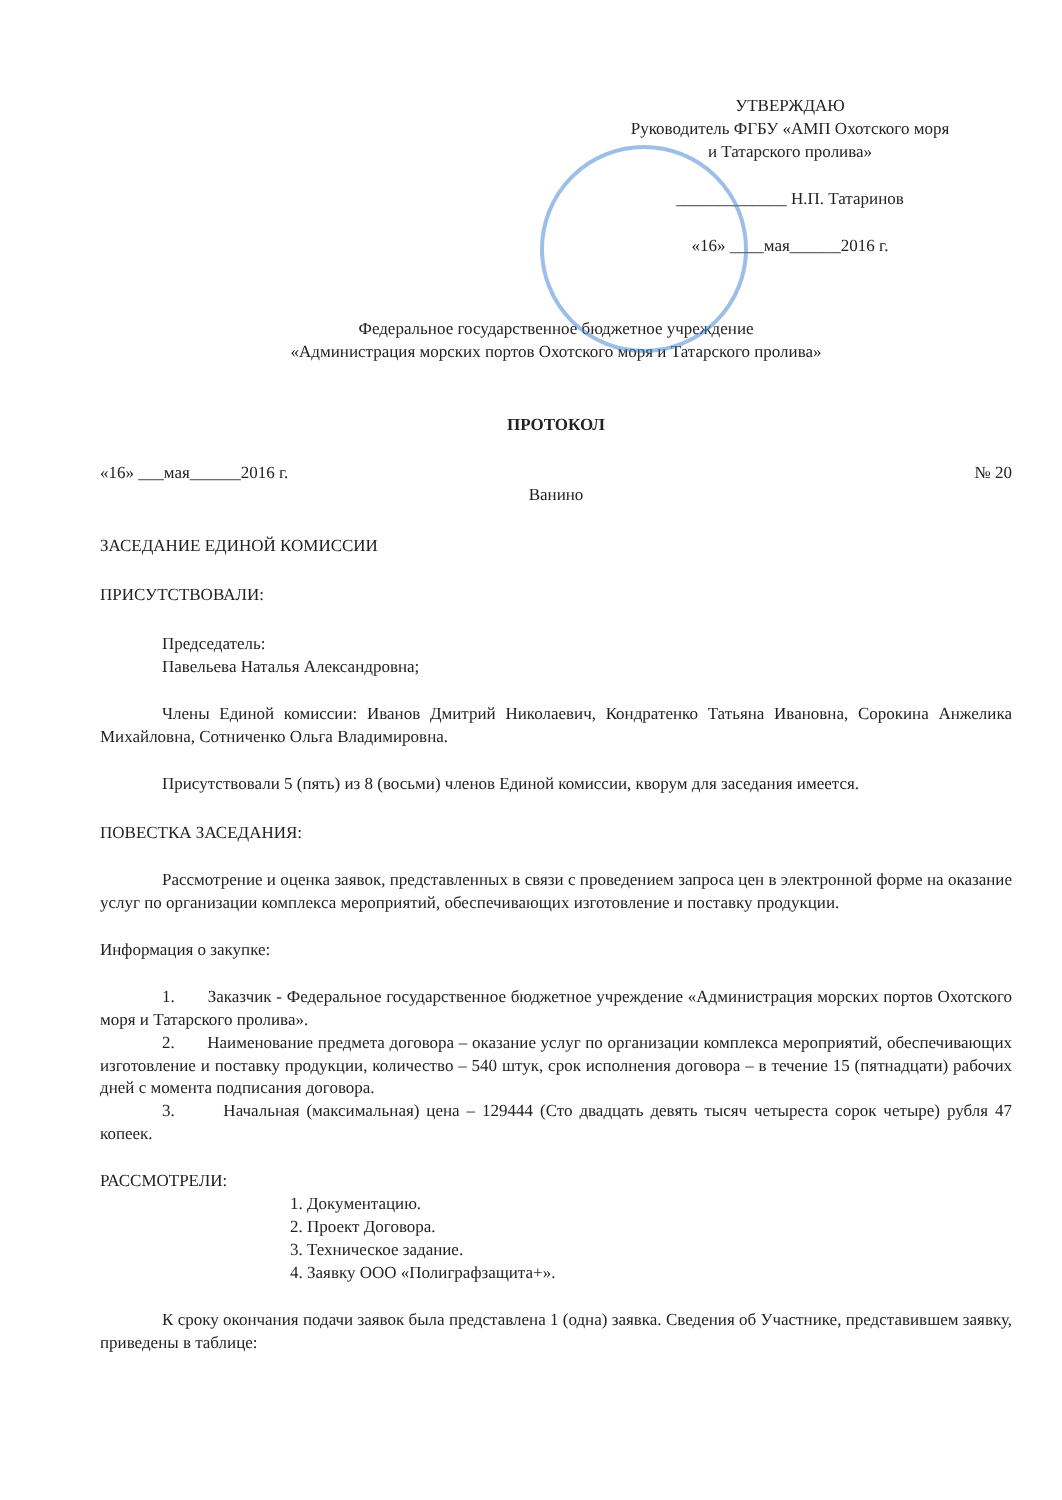УТВЕРЖДАЮ
Руководитель ФГБУ «АМП Охотского моря
и Татарского пролива»
_____________ Н.П. Татаринов
«16» ____мая______2016 г.
Федеральное государственное бюджетное учреждение
«Администрация морских портов Охотского моря и Татарского пролива»
ПРОТОКОЛ
«16» ___мая______2016 г. № 20
Ванино
ЗАСЕДАНИЕ ЕДИНОЙ КОМИССИИ
ПРИСУТСТВОВАЛИ:
Председатель:
Павельева Наталья Александровна;
Члены Единой комиссии: Иванов Дмитрий Николаевич, Кондратенко Татьяна Ивановна, Сорокина Анжелика Михайловна, Сотниченко Ольга Владимировна.
Присутствовали 5 (пять) из 8 (восьми) членов Единой комиссии, кворум для заседания имеется.
ПОВЕСТКА ЗАСЕДАНИЯ:
Рассмотрение и оценка заявок, представленных в связи с проведением запроса цен в электронной форме на оказание услуг по организации комплекса мероприятий, обеспечивающих изготовление и поставку продукции.
Информация о закупке:
1. Заказчик - Федеральное государственное бюджетное учреждение «Администрация морских портов Охотского моря и Татарского пролива».
2. Наименование предмета договора – оказание услуг по организации комплекса мероприятий, обеспечивающих изготовление и поставку продукции, количество – 540 штук, срок исполнения договора – в течение 15 (пятнадцати) рабочих дней с момента подписания договора.
3. Начальная (максимальная) цена – 129444 (Сто двадцать девять тысяч четыреста сорок четыре) рубля 47 копеек.
РАССМОТРЕЛИ:
1. Документацию.
2. Проект Договора.
3. Техническое задание.
4. Заявку ООО «Полиграфзащита+».
К сроку окончания подачи заявок была представлена 1 (одна) заявка. Сведения об Участнике, представившем заявку, приведены в таблице: